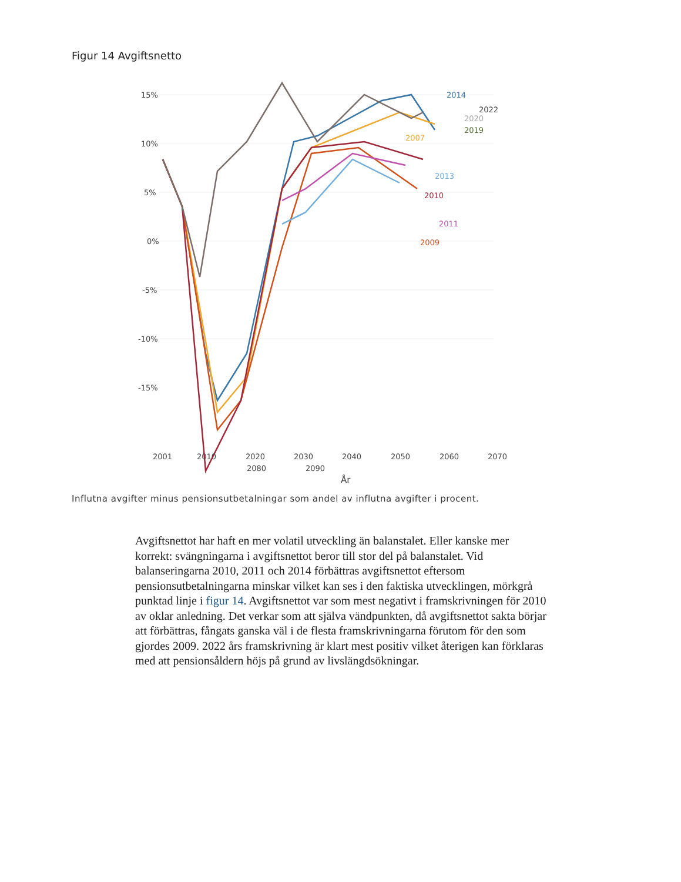Figur 14 Avgiftsnetto
15%
10%
5%
0%
-5%
-10%
-15%
2014
2022
2020
2019
2007
2013
2010
2011
2009
2001
2010
2020
2030
2040
2050
2060
2070
2080
2090
År
Influtna avgifter minus pensionsutbetalningar som andel av influtna avgifter i procent.
Avgiftsnettot har haft en mer volatil utveckling än balanstalet. Eller kanske mer korrekt: svängningarna i avgiftsnettot beror till stor del på balanstalet. Vid balanseringarna 2010, 2011 och 2014 förbättras avgiftsnettot eftersom pensionsutbetalningarna minskar vilket kan ses i den faktiska utvecklingen, mörkgrå punktad linje i figur 14. Avgiftsnettot var som mest negativt i framskrivningen för 2010 av oklar anledning. Det verkar som att själva vändpunkten, då avgiftsnettot sakta börjar att förbättras, fångats ganska väl i de flesta framskrivningarna förutom för den som gjordes 2009. 2022 års framskrivning är klart mest positiv vilket återigen kan förklaras med att pensionsåldern höjs på grund av livslängdsökningar.